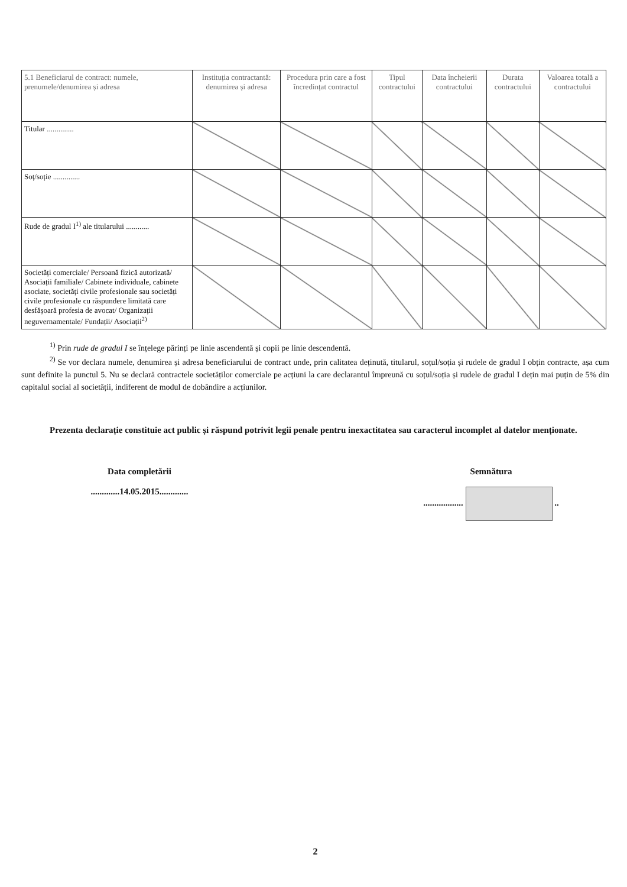| 5.1 Beneficiarul de contract: numele, prenumele/denumirea și adresa | Instituția contractantă: denumirea și adresa | Procedura prin care a fost încredințat contractul | Tipul contractului | Data încheierii contractului | Durata contractului | Valoarea totală a contractului |
| --- | --- | --- | --- | --- | --- | --- |
| Titular .............. | | | | | | |
| Soț/soție .............. | | | | | | |
| Rude de gradul I<sup>1)</sup> ale titularului ............ | | | | | | |
| Societăți comerciale/ Persoană fizică autorizată/ Asociații familiale/ Cabinete individuale, cabinete asociate, societăți civile profesionale sau societăți civile profesionale cu răspundere limitată care desfășoară profesia de avocat/ Organizații neguvernamentale/ Fundații/ Asociații<sup>2)</sup> | | | | | | |
<sup>1)</sup> Prin rude de gradul I se înțelege părinți pe linie ascendentă și copii pe linie descendentă.
<sup>2)</sup> Se vor declara numele, denumirea și adresa beneficiarului de contract unde, prin calitatea deținută, titularul, soțul/soția și rudele de gradul I obțin contracte, așa cum sunt definite la punctul 5. Nu se declară contractele societăților comerciale pe acțiuni la care declarantul împreună cu soțul/soția și rudele de gradul I dețin mai puțin de 5% din capitalul social al societății, indiferent de modul de dobândire a acțiunilor.
Prezenta declarație constituie act public și răspund potrivit legii penale pentru inexactitatea sau caracterul incomplet al datelor menționate.
Data completării
.............14.05.2015.............
Semnătura
.................. ..
2